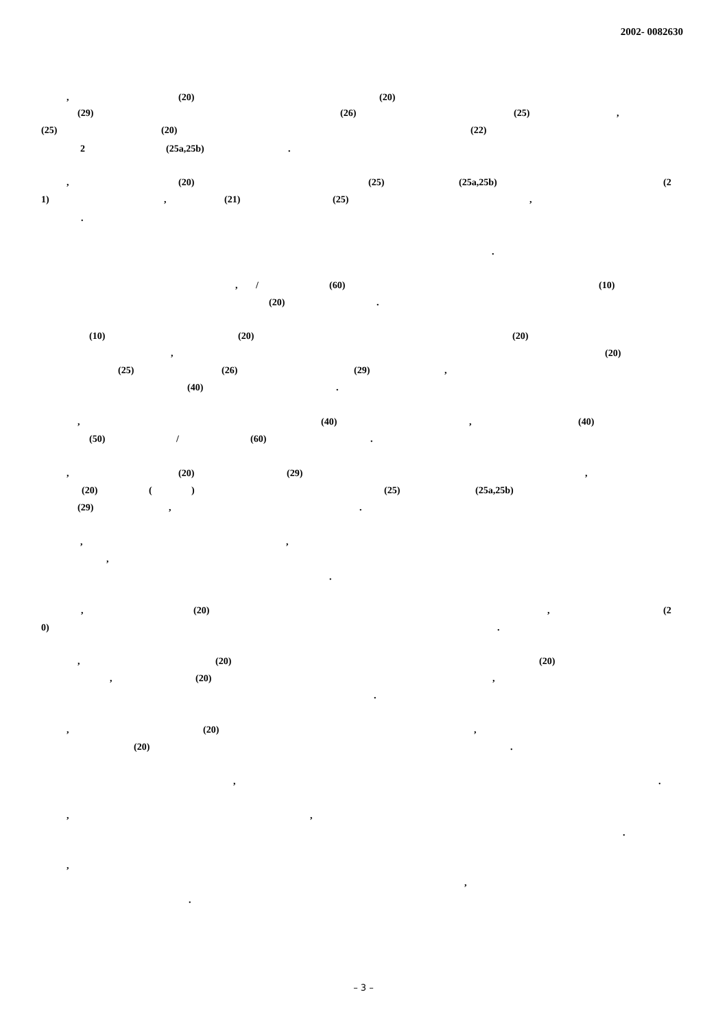2002- 0082630
, (20) (20)
(29) (26) (25),
(25) (20) (22)
2 (25a,25b).
, (20) (25) (25a,25b) (2
1), (21) (25),
.
.
, / (60) (10)
(20).
(10) (20) (20)
, (20)
(25) (26) (29),
(40).
, (40), (40)
(50) / (60).
, (20) (29),
(20) () (25) (25a,25b)
(29),.
,,
,
.
, (20), (2
0).
, (20) (20)
, (20),
.
, (20),
(20).
,.
,,
.
,
,
.
– 3 –